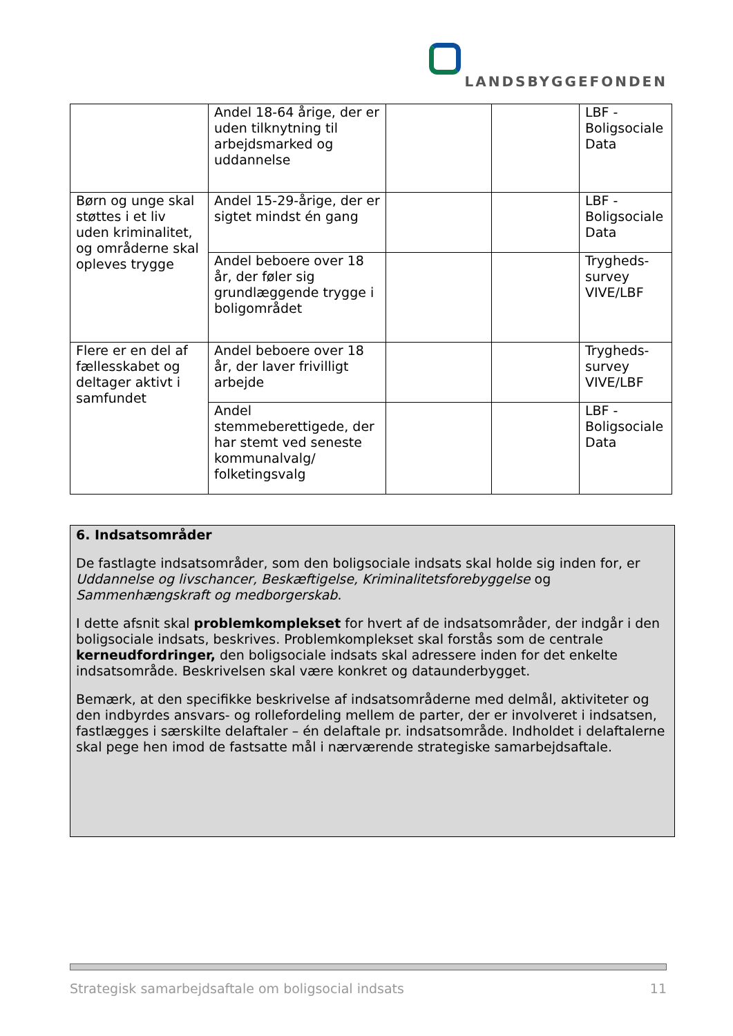LANDSBYGGEFONDEN
| | Andel 18-64 årige, der er uden tilknytning til arbejdsmarked og uddannelse | | | LBF - Boligsociale Data |
| Børn og unge skal støttes i et liv uden kriminalitet, og områderne skal opleves trygge | Andel 15-29-årige, der er sigtet mindst én gang | | | LBF - Boligsociale Data |
| | Andel beboere over 18 år, der føler sig grundlæggende trygge i boligområdet | | | Trygheds-survey VIVE/LBF |
| Flere er en del af fællesskabet og deltager aktivt i samfundet | Andel beboere over 18 år, der laver frivilligt arbejde | | | Trygheds-survey VIVE/LBF |
| | Andel stemmeberettigede, der har stemt ved seneste kommunalvalg/ folketingsvalg | | | LBF - Boligsociale Data |
6. Indsatsområder
De fastlagte indsatsområder, som den boligsociale indsats skal holde sig inden for, er Uddannelse og livschancer, Beskæftigelse, Kriminalitetsforebyggelse og Sammenhængskraft og medborgerskab.
I dette afsnit skal problemkomplekset for hvert af de indsatsområder, der indgår i den boligsociale indsats, beskrives. Problemkomplekset skal forstås som de centrale kerneudfordringer, den boligsociale indsats skal adressere inden for det enkelte indsatsområde. Beskrivelsen skal være konkret og dataunderbygget.
Bemærk, at den specifikke beskrivelse af indsatsområderne med delmål, aktiviteter og den indbyrdes ansvars- og rollefordeling mellem de parter, der er involveret i indsatsen, fastlægges i særskilte delaftaler – én delaftale pr. indsatsområde. Indholdet i delaftalerne skal pege hen imod de fastsatte mål i nærværende strategiske samarbejdsaftale.
Strategisk samarbejdsaftale om boligsocial indsats 11